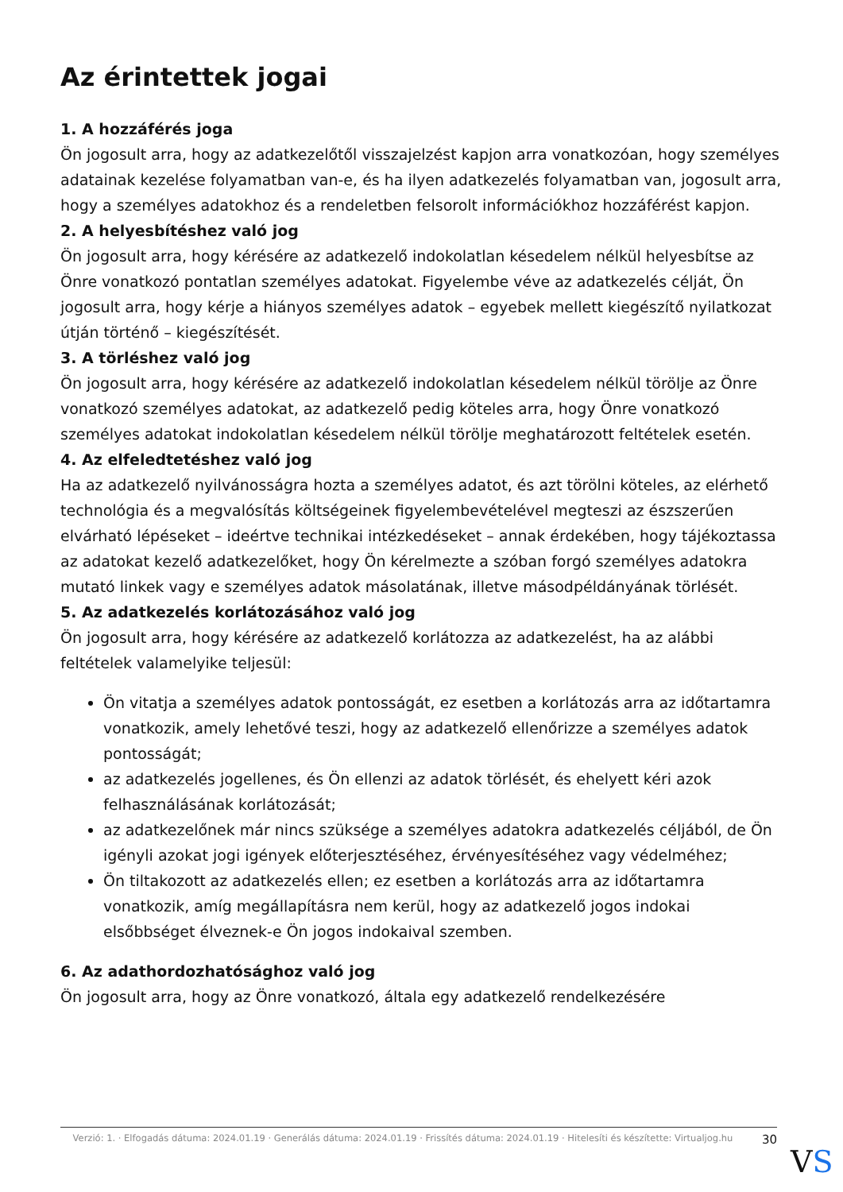Az érintettek jogai
1. A hozzáférés joga
Ön jogosult arra, hogy az adatkezelőtől visszajelzést kapjon arra vonatkozóan, hogy személyes adatainak kezelése folyamatban van-e, és ha ilyen adatkezelés folyamatban van, jogosult arra, hogy a személyes adatokhoz és a rendeletben felsorolt információkhoz hozzáférést kapjon.
2. A helyesbítéshez való jog
Ön jogosult arra, hogy kérésére az adatkezelő indokolatlan késedelem nélkül helyesbítse az Önre vonatkozó pontatlan személyes adatokat. Figyelembe véve az adatkezelés célját, Ön jogosult arra, hogy kérje a hiányos személyes adatok – egyebek mellett kiegészítő nyilatkozat útján történő – kiegészítését.
3. A törléshez való jog
Ön jogosult arra, hogy kérésére az adatkezelő indokolatlan késedelem nélkül törölje az Önre vonatkozó személyes adatokat, az adatkezelő pedig köteles arra, hogy Önre vonatkozó személyes adatokat indokolatlan késedelem nélkül törölje meghatározott feltételek esetén.
4. Az elfeledtetéshez való jog
Ha az adatkezelő nyilvánosságra hozta a személyes adatot, és azt törölni köteles, az elérhető technológia és a megvalósítás költségeinek figyelembevételével megteszi az észszerűen elvárható lépéseket – ideértve technikai intézkedéseket – annak érdekében, hogy tájékoztassa az adatokat kezelő adatkezelőket, hogy Ön kérelmezte a szóban forgó személyes adatokra mutató linkek vagy e személyes adatok másolatának, illetve másodpéldányának törlését.
5. Az adatkezelés korlátozásához való jog
Ön jogosult arra, hogy kérésére az adatkezelő korlátozza az adatkezelést, ha az alábbi feltételek valamelyike teljesül:
Ön vitatja a személyes adatok pontosságát, ez esetben a korlátozás arra az időtartamra vonatkozik, amely lehetővé teszi, hogy az adatkezelő ellenőrizze a személyes adatok pontosságát;
az adatkezelés jogellenes, és Ön ellenzi az adatok törlését, és ehelyett kéri azok felhasználásának korlátozását;
az adatkezelőnek már nincs szüksége a személyes adatokra adatkezelés céljából, de Ön igényli azokat jogi igények előterjesztéséhez, érvényesítéséhez vagy védelméhez;
Ön tiltakozott az adatkezelés ellen; ez esetben a korlátozás arra az időtartamra vonatkozik, amíg megállapításra nem kerül, hogy az adatkezelő jogos indokai elsőbbséget élveznek-e Ön jogos indokaival szemben.
6. Az adathordozhatósághoz való jog
Ön jogosult arra, hogy az Önre vonatkozó, általa egy adatkezelő rendelkezésére
Verzió: 1. · Elfogadás dátuma: 2024.01.19 · Generálás dátuma: 2024.01.19 · Frissítés dátuma: 2024.01.19 · Hitelesíti és készítette: Virtualjog.hu
30
VS